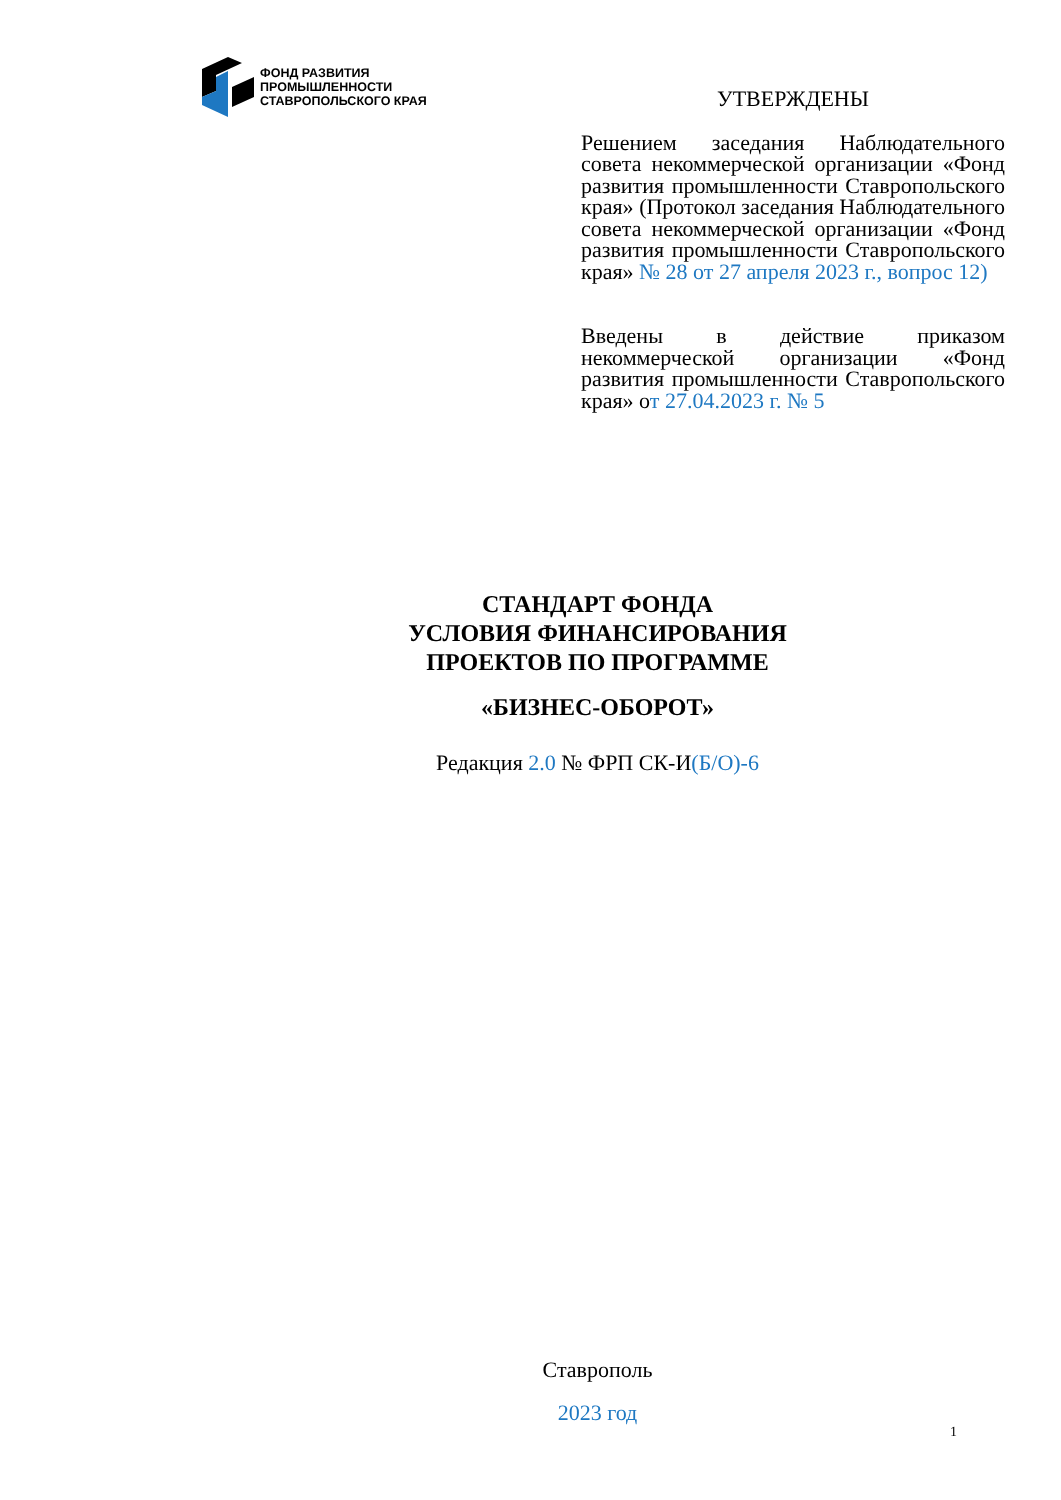ФОНД РАЗВИТИЯ
ПРОМЫШЛЕННОСТИ
СТАВРОПОЛЬСКОГО КРАЯ
УТВЕРЖДЕНЫ
Решением заседания Наблюдательного совета некоммерческой организации «Фонд развития промышленности Ставропольского края» (Протокол заседания Наблюдательного совета некоммерческой организации «Фонд развития промышленности Ставропольского края» № 28 от 27 апреля 2023 г., вопрос 12)
Введены в действие приказом некоммерческой организации «Фонд развития промышленности Ставропольского края» от 27.04.2023 г. № 5
СТАНДАРТ ФОНДА
УСЛОВИЯ ФИНАНСИРОВАНИЯ
ПРОЕКТОВ ПО ПРОГРАММЕ
«БИЗНЕС-ОБОРОТ»
Редакция 2.0 № ФРП СК-И(Б/О)-6
Ставрополь
2023 год
1